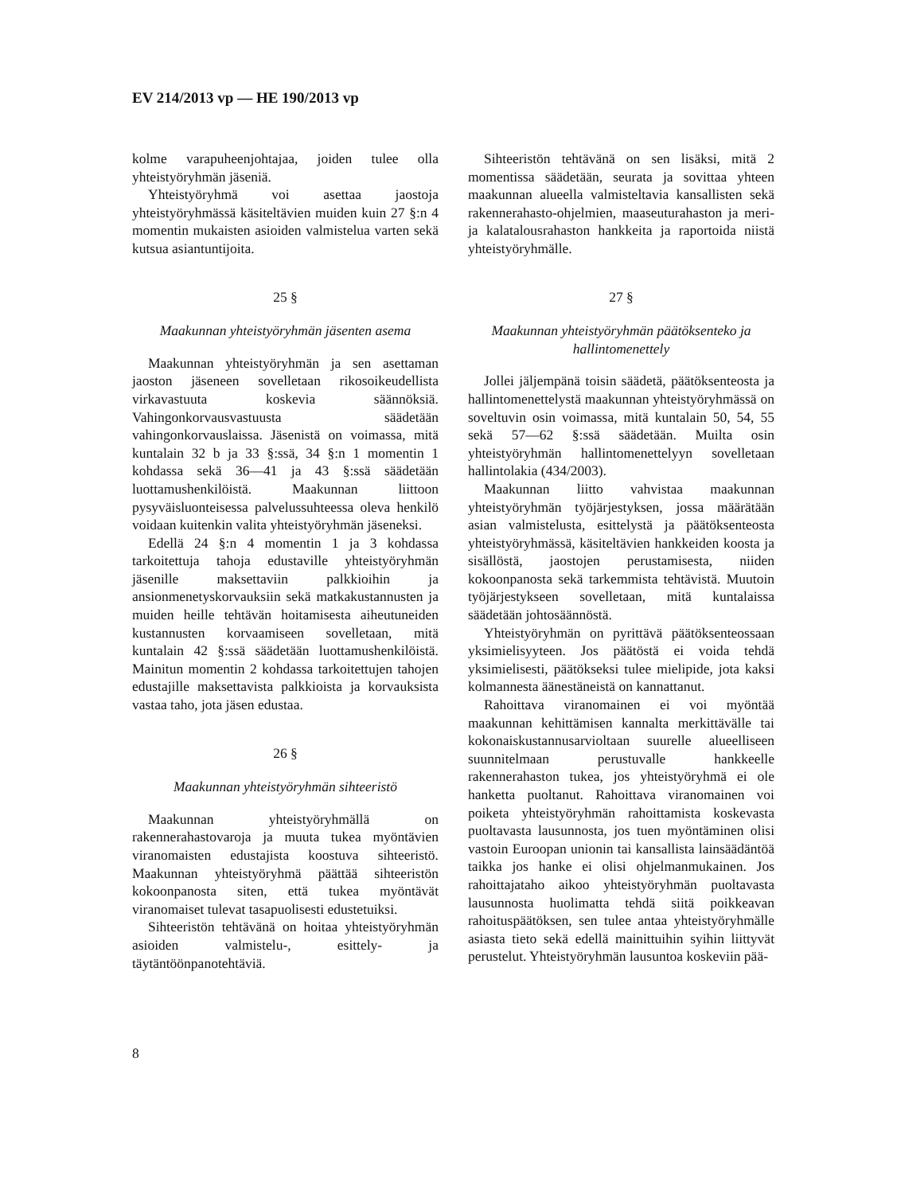EV 214/2013 vp — HE 190/2013 vp
kolme varapuheenjohtajaa, joiden tulee olla yhteistyöryhmän jäseniä.
Yhteistyöryhmä voi asettaa jaostoja yhteistyöryhmässä käsiteltävien muiden kuin 27 §:n 4 momentin mukaisten asioiden valmistelua varten sekä kutsua asiantuntijoita.
25 §
Maakunnan yhteistyöryhmän jäsenten asema
Maakunnan yhteistyöryhmän ja sen asettaman jaoston jäseneen sovelletaan rikosoikeudellista virkavastuuta koskevia säännöksiä. Vahingonkorvausvastuusta säädetään vahingonkorvauslaissa. Jäsenistä on voimassa, mitä kuntalain 32 b ja 33 §:ssä, 34 §:n 1 momentin 1 kohdassa sekä 36—41 ja 43 §:ssä säädetään luottamushenkilöistä. Maakunnan liittoon pysyväisluonteisessa palvelussuhteessa oleva henkilö voidaan kuitenkin valita yhteistyöryhmän jäseneksi.
Edellä 24 §:n 4 momentin 1 ja 3 kohdassa tarkoitettuja tahoja edustaville yhteistyöryhmän jäsenille maksettaviin palkkioihin ja ansionmenetyskorvauksiin sekä matkakustannusten ja muiden heille tehtävän hoitamisesta aiheutuneiden kustannusten korvaamiseen sovelletaan, mitä kuntalain 42 §:ssä säädetään luottamushenkilöistä. Mainitun momentin 2 kohdassa tarkoitettujen tahojen edustajille maksettavista palkkioista ja korvauksista vastaa taho, jota jäsen edustaa.
26 §
Maakunnan yhteistyöryhmän sihteeristö
Maakunnan yhteistyöryhmällä on rakennerahastovaroja ja muuta tukea myöntävien viranomaisten edustajista koostuva sihteeristö. Maakunnan yhteistyöryhmä päättää sihteeristön kokoonpanosta siten, että tukea myöntävät viranomaiset tulevat tasapuolisesti edustetuiksi.
Sihteeristön tehtävänä on hoitaa yhteistyöryhmän asioiden valmistelu-, esittely- ja täytäntöönpanotehtäviä.
Sihteeristön tehtävänä on sen lisäksi, mitä 2 momentissa säädetään, seurata ja sovittaa yhteen maakunnan alueella valmisteltavia kansallisten sekä rakennerahasto-ohjelmien, maaseuturahaston ja meri- ja kalatalousrahaston hankkeita ja raportoida niistä yhteistyöryhmälle.
27 §
Maakunnan yhteistyöryhmän päätöksenteko ja hallintomenettely
Jollei jäljempänä toisin säädetä, päätöksenteosta ja hallintomenettelystä maakunnan yhteistyöryhmässä on soveltuvin osin voimassa, mitä kuntalain 50, 54, 55 sekä 57—62 §:ssä säädetään. Muilta osin yhteistyöryhmän hallintomenettelyyn sovelletaan hallintolakia (434/2003).
Maakunnan liitto vahvistaa maakunnan yhteistyöryhmän työjärjestyksen, jossa määrätään asian valmistelusta, esittelystä ja päätöksenteosta yhteistyöryhmässä, käsiteltävien hankkeiden koosta ja sisällöstä, jaostojen perustamisesta, niiden kokoonpanosta sekä tarkemmista tehtävistä. Muutoin työjärjestykseen sovelletaan, mitä kuntalaissa säädetään johtosäännöstä.
Yhteistyöryhmän on pyrittävä päätöksenteossaan yksimielisyyteen. Jos päätöstä ei voida tehdä yksimielisesti, päätökseksi tulee mielipide, jota kaksi kolmannesta äänestäneistä on kannattanut.
Rahoittava viranomainen ei voi myöntää maakunnan kehittämisen kannalta merkittävälle tai kokonaiskustannusarvioltaan suurelle alueelliseen suunnitelmaan perustuvalle hankkeelle rakennerahaston tukea, jos yhteistyöryhmä ei ole hanketta puoltanut. Rahoittava viranomainen voi poiketa yhteistyöryhmän rahoittamista koskevasta puoltavasta lausunnosta, jos tuen myöntäminen olisi vastoin Euroopan unionin tai kansallista lainsäädäntöä taikka jos hanke ei olisi ohjelmanmukainen. Jos rahoittajataho aikoo yhteistyöryhmän puoltavasta lausunnosta huolimatta tehdä siitä poikkeavan rahoituspäätöksen, sen tulee antaa yhteistyöryhmälle asiasta tieto sekä edellä mainittuihin syihin liittyvät perustelut. Yhteistyöryhmän lausuntoa koskeviin pää-
8